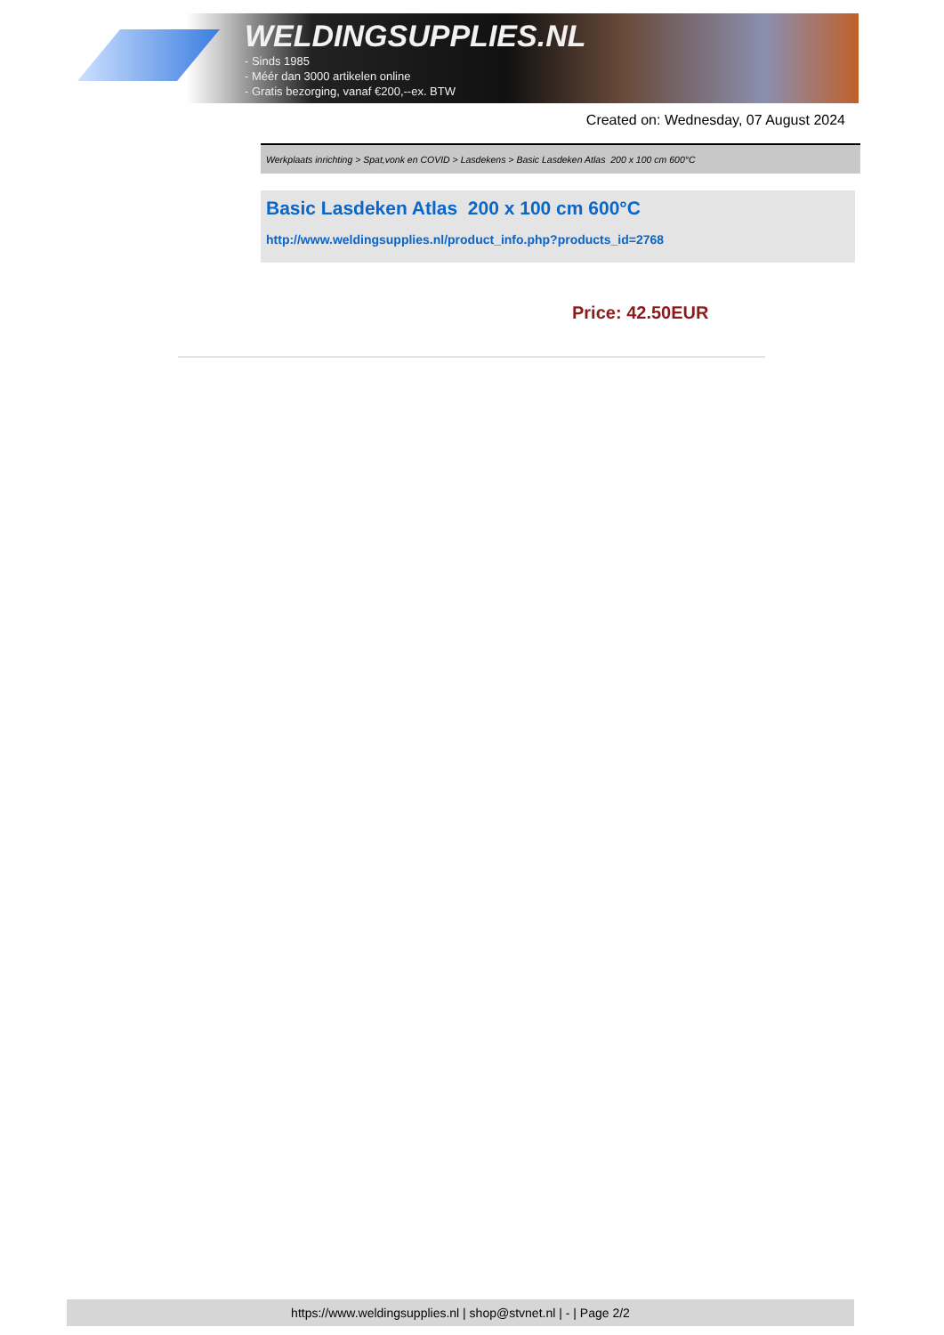WELDINGSUPPLIES.NL
- Sinds 1985
- Méér dan 3000 artikelen online
- Gratis bezorging, vanaf €200,--ex. BTW
Created on: Wednesday, 07 August 2024
Werkplaats inrichting > Spat,vonk en COVID > Lasdekens > Basic Lasdeken Atlas 200 x 100 cm 600°C
Basic Lasdeken Atlas 200 x 100 cm 600°C
http://www.weldingsupplies.nl/product_info.php?products_id=2768
Price: 42.50EUR
https://www.weldingsupplies.nl | shop@stvnet.nl | - | Page 2/2